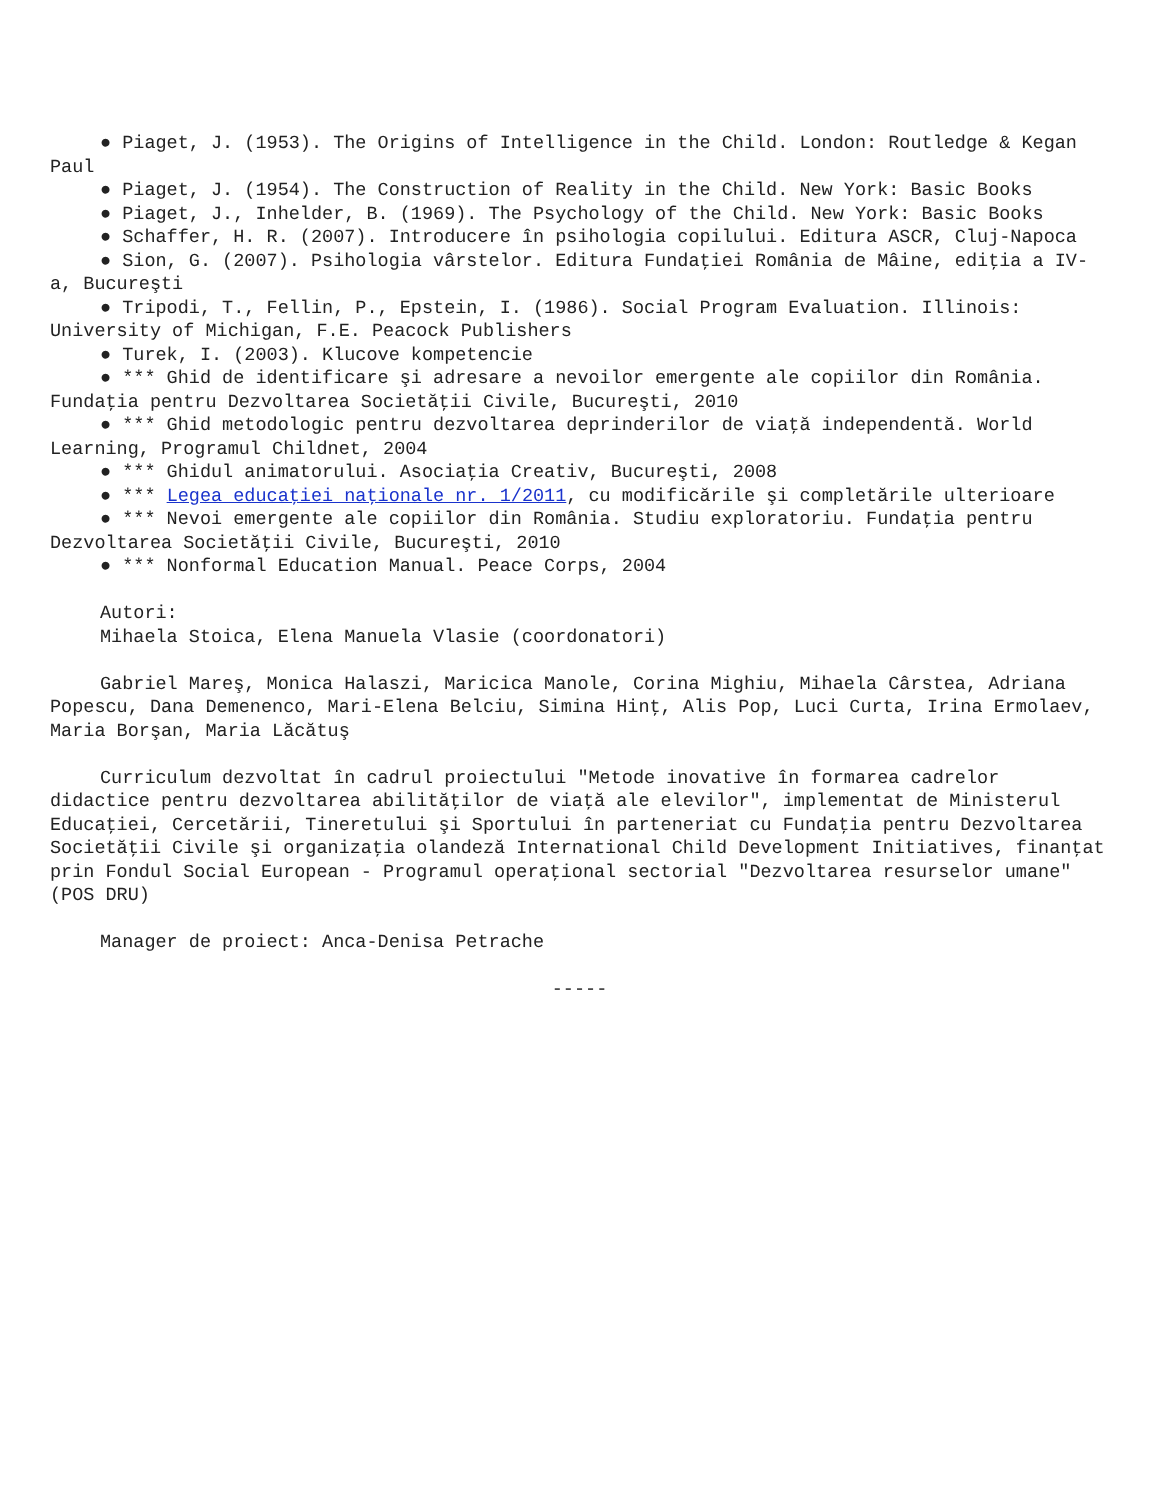● Piaget, J. (1953). The Origins of Intelligence in the Child. London: Routledge & Kegan Paul
● Piaget, J. (1954). The Construction of Reality in the Child. New York: Basic Books
● Piaget, J., Inhelder, B. (1969). The Psychology of the Child. New York: Basic Books
● Schaffer, H. R. (2007). Introducere în psihologia copilului. Editura ASCR, Cluj-Napoca
● Sion, G. (2007). Psihologia vârstelor. Editura Fundaţiei România de Mâine, ediţia a IV-a, Bucureşti
● Tripodi, T., Fellin, P., Epstein, I. (1986). Social Program Evaluation. Illinois: University of Michigan, F.E. Peacock Publishers
● Turek, I. (2003). Klucove kompetencie
● *** Ghid de identificare şi adresare a nevoilor emergente ale copiilor din România. Fundaţia pentru Dezvoltarea Societăţii Civile, Bucureşti, 2010
● *** Ghid metodologic pentru dezvoltarea deprinderilor de viaţă independentă. World Learning, Programul Childnet, 2004
● *** Ghidul animatorului. Asociaţia Creativ, Bucureşti, 2008
● *** Legea educaţiei naţionale nr. 1/2011, cu modificările şi completările ulterioare
● *** Nevoi emergente ale copiilor din România. Studiu exploratoriu. Fundaţia pentru Dezvoltarea Societăţii Civile, Bucureşti, 2010
● *** Nonformal Education Manual. Peace Corps, 2004
Autori:
Mihaela Stoica, Elena Manuela Vlasie (coordonatori)
Gabriel Mareş, Monica Halaszi, Maricica Manole, Corina Mighiu, Mihaela Cârstea, Adriana Popescu, Dana Demenenco, Mari-Elena Belciu, Simina Hinţ, Alis Pop, Luci Curta, Irina Ermolaev, Maria Borşan, Maria Lăcătuş
Curriculum dezvoltat în cadrul proiectului "Metode inovative în formarea cadrelor didactice pentru dezvoltarea abilităţilor de viaţă ale elevilor", implementat de Ministerul Educaţiei, Cercetării, Tineretului şi Sportului în parteneriat cu Fundaţia pentru Dezvoltarea Societăţii Civile şi organizaţia olandeză International Child Development Initiatives, finanţat prin Fondul Social European - Programul operaţional sectorial "Dezvoltarea resurselor umane" (POS DRU)
Manager de proiect: Anca-Denisa Petrache
-----